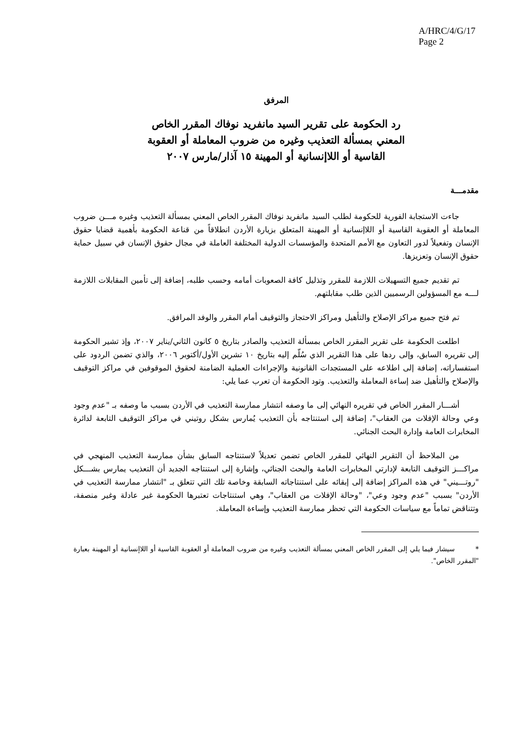A/HRC/4/G/17
Page 2
المرفق
رد الحكومة على تقرير السيد مانفريد نوفاك المقرر الخاص
المعني بمسألة التعذيب وغيره من ضروب المعاملة أو العقوبة
القاسية أو اللاإنسانية أو المهينة ١٥ آذار/مارس ٢٠٠٧
مقدمـــة
جاءت الاستجابة الفورية للحكومة لطلب السيد مانفريد نوفاك المقرر الخاص المعني بمسألة التعذيب وغيره مـــن ضروب المعاملة أو العقوبة القاسية أو اللاإنسانية أو المهينة المتعلق بزيارة الأردن انطلاقاً من قناعة الحكومة بأهمية قضايا حقوق الإنسان وتفعيلاً لدور التعاون مع الأمم المتحدة والمؤسسات الدولية المختلفة العاملة في مجال حقوق الإنسان في سبيل حماية حقوق الإنسان وتعزيزها.
تم تقديم جميع التسهيلات اللازمة للمقرر وتذليل كافة الصعوبات أمامه وحسب طلبه، إضافة إلى تأمين المقابلات اللازمة لـــه مع المسؤولين الرسميين الذين طلب مقابلتهم.
تم فتح جميع مراكز الإصلاح والتأهيل ومراكز الاحتجاز والتوقيف أمام المقرر والوفد المرافق.
اطلعت الحكومة على تقرير المقرر الخاص بمسألة التعذيب والصادر بتاريخ ٥ كانون الثاني/يناير ٢٠٠٧، وإذ تشير الحكومة إلى تقريره السابق، وإلى ردها على هذا التقرير الذي سُلّم إليه بتاريخ ١٠ تشرين الأول/أكتوبر ٢٠٠٦، والذي تضمن الردود على استفساراته، إضافة إلى اطلاعه على المستجدات القانونية والإجراءات العملية الضامنة لحقوق الموقوفين في مراكز التوقيف والإصلاح والتأهيل ضد إساءة المعاملة والتعذيب. وتود الحكومة أن تعرب عما يلي:
أشـــار المقرر الخاص في تقريره النهائي إلى ما وصفه انتشار ممارسة التعذيب في الأردن بسبب ما وصفه بـ "عدم وجود وعي وحالة الإفلات من العقاب"، إضافة إلى استنتاجه بأن التعذيب يُمارس بشكل روتيني في مراكز التوقيف التابعة لدائرة المخابرات العامة وإدارة البحث الجنائي.
من الملاحظ أن التقرير النهائي للمقرر الخاص تضمن تعديلاً لاستنتاجه السابق بشأن ممارسة التعذيب المنهجي في مراكـــز التوقيف التابعة لإدارتي المخابرات العامة والبحث الجنائي، وإشارة إلى استنتاجه الجديد أن التعذيب يمارس بشـــكل "روتـــيني" في هذه المراكز إضافة إلى إبقائه على استنتاجاته السابقة وخاصة تلك التي تتعلق بـ "انتشار ممارسة التعذيب في الأردن" بسبب "عدم وجود وعي"، "وحالة الإفلات من العقاب"، وهي استنتاجات تعتبرها الحكومة غير عادلة وغير منصفة، وتتناقض تماماً مع سياسات الحكومة التي تحظر ممارسة التعذيب وإساءة المعاملة.
* سيشار فيما يلي إلى المقرر الخاص المعني بمسألة التعذيب وغيره من ضروب المعاملة أو العقوبة القاسية أو اللاإنسانية أو المهينة بعبارة "المقرر الخاص".